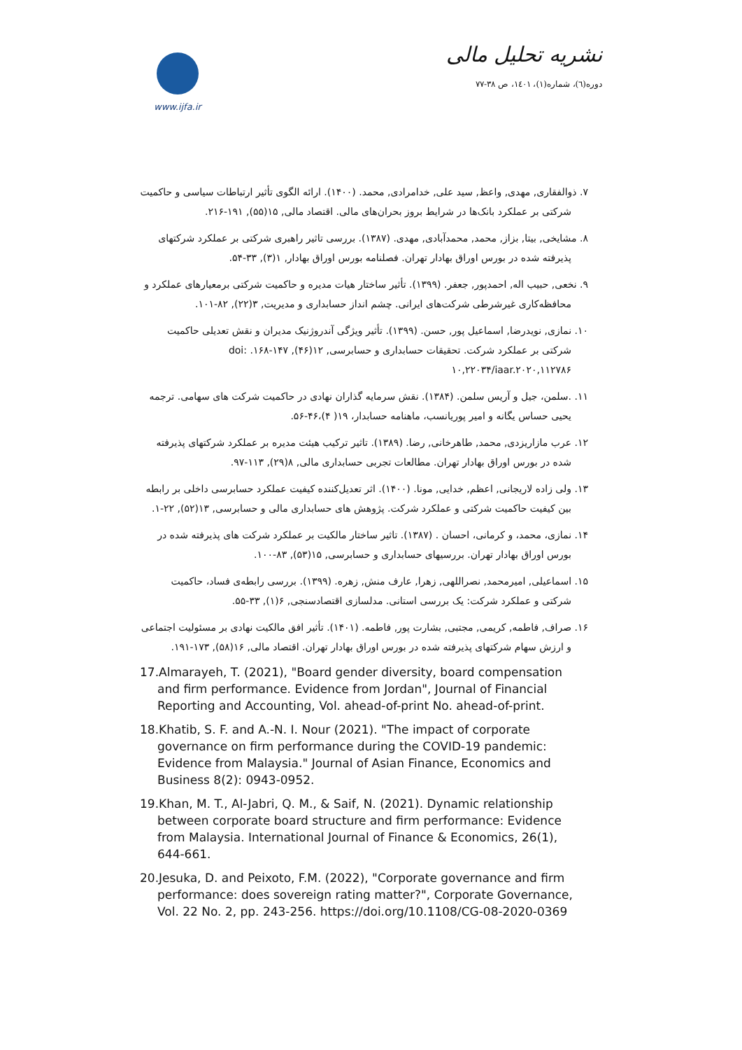www.ijfa.ir
نشریه تحلیل مالی
دوره(٦)، شماره(١)، ١٤٠١، ص ٣٨-٧٧
۷. ذوالفقاری, مهدی, واعظ, سید علی, خدامرادی, محمد. (۱۴۰۰). ارائه الگوی تأثیر ارتباطات سیاسی و حاکمیت شرکتی بر عملکرد بانک‌ها در شرایط بروز بحران‌های مالی. اقتصاد مالی, ۱۵(۵۵), ۱۹۱-۲۱۶.
۸. مشایخی, بیتا, بزاز, محمد, محمدآبادی, مهدی. (۱۳۸۷). بررسی تاثیر راهبری شرکتی بر عملکرد شرکتهای پذیرفته شده در بورس اوراق بهادار تهران. فصلنامه بورس اوراق بهادار, ۱(۳), ۳۳-۵۴.
۹. نخعی, حبیب اله, احمدپور, جعفر. (۱۳۹۹). تأثیر ساختار هیات مدیره و حاکمیت شرکتی برمعیارهای عملکرد و محافظه‌کاری غیرشرطی شرکت‌های ایرانی. چشم انداز حسابداری و مدیریت, ۳(۲۲), ۸۲-۱۰۱.
۱۰. نمازی, نویدرضا, اسماعیل پور, حسن. (۱۳۹۹). تأثیر ویژگی آندروژنیک مدیران و نقش تعدیلی حاکمیت شرکتی بر عملکرد شرکت. تحقیقات حسابداری و حسابرسی, ۱۲(۴۶), ۱۴۷-۱۶۸. doi: ۱۰,۲۲۰۳۴/iaar.۲۰۲۰,۱۱۲۷۸۶
۱۱. .سلمن، جیل و آریس سلمن. (۱۳۸۴). نقش سرمایه گذاران نهادی در حاکمیت شرکت های سهامی. ترجمه یحیی حساس یگانه و امیر پوریانسب، ماهنامه حسابدار، ۱۹( ۴)،۴۶-۵۶.
۱۲. عرب مازاریزدی, محمد, طاهرخانی, رضا. (۱۳۸۹). تاثیر ترکیب هیئت مدیره بر عملکرد شرکتهای پذیرفته شده در بورس اوراق بهادار تهران. مطالعات تجربی حسابداری مالی, ۸(۲۹), ۱۱۳-۹۷.
۱۳. ولی زاده لاریجانی, اعظم, خدایی, مونا. (۱۴۰۰). اثر تعدیل‌کننده کیفیت عملکرد حسابرسی داخلی بر رابطه بین کیفیت حاکمیت شرکتی و عملکرد شرکت. پژوهش های حسابداری مالی و حسابرسی, ۱۳(۵۲), ۲۲-۱.
۱۴. نمازی، محمد، و کرمانی، احسان . (۱۳۸۷). تاثیر ساختار مالکیت بر عملکرد شرکت های پذیرفته شده در بورس اوراق بهادار تهران. بررسیهای حسابداری و حسابرسی, ۱۵(۵۳), ۸۳-۱۰۰.
۱۵. اسماعیلی, امیرمحمد, نصراللهی, زهرا, عارف منش, زهره. (۱۳۹۹). بررسی رابطه‌ی فساد، حاکمیت شرکتی و عملکرد شرکت: یک بررسی استانی. مدلسازی اقتصادسنجی, ۶(۱), ۳۳-۵۵.
۱۶. صراف, فاطمه, کریمی, مجتبی, بشارت پور, فاطمه. (۱۴۰۱). تأثیر افق مالکیت نهادی بر مسئولیت اجتماعی و ارزش سهام شرکتهای پذیرفته شده در بورس اوراق بهادار تهران. اقتصاد مالی, ۱۶(۵۸), ۱۷۳-۱۹۱.
17.Almarayeh, T. (2021), "Board gender diversity, board compensation and firm performance. Evidence from Jordan", Journal of Financial Reporting and Accounting, Vol. ahead-of-print No. ahead-of-print.
18.Khatib, S. F. and A.-N. I. Nour (2021). "The impact of corporate governance on firm performance during the COVID-19 pandemic: Evidence from Malaysia." Journal of Asian Finance, Economics and Business 8(2): 0943-0952.
19.Khan, M. T., Al-Jabri, Q. M., & Saif, N. (2021). Dynamic relationship between corporate board structure and firm performance: Evidence from Malaysia. International Journal of Finance & Economics, 26(1), 644-661.
20.Jesuka, D. and Peixoto, F.M. (2022), "Corporate governance and firm performance: does sovereign rating matter?", Corporate Governance, Vol. 22 No. 2, pp. 243-256. https://doi.org/10.1108/CG-08-2020-0369